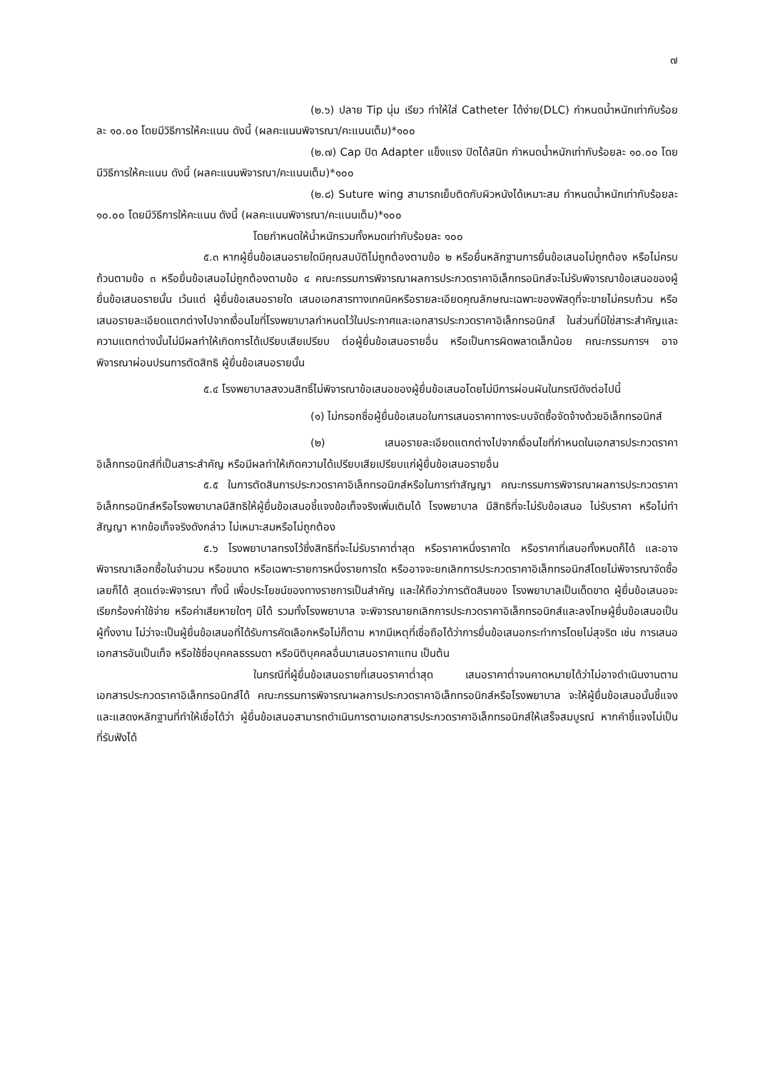๗
(๒.๖) ปลาย Tip นุ่ม เรียว ทำให้ใส่ Catheter ได้ง่าย(DLC) กำหนดน้ำหนักเท่ากับร้อยละ ๑๐.๐๐ โดยมีวิธีการให้คะแนน ดังนี้ (ผลคะแนนพิจารณา/คะแนนเต็ม)*๑๐๐
(๒.๗) Cap ปิด Adapter แข็งแรง ปิดได้สนิท กำหนดน้ำหนักเท่ากับร้อยละ ๑๐.๐๐ โดยมีวิธีการให้คะแนน ดังนี้ (ผลคะแนนพิจารณา/คะแนนเต็ม)*๑๐๐
(๒.๘) Suture wing สามารถเย็บติดกับผิวหนังได้เหมาะสม กำหนดน้ำหนักเท่ากับร้อยละ ๑๐.๐๐ โดยมีวิธีการให้คะแนน ดังนี้ (ผลคะแนนพิจารณา/คะแนนเต็ม)*๑๐๐
โดยกำหนดให้น้ำหนักรวมทั้งหมดเท่ากับร้อยละ ๑๐๐
๕.๓ หากผู้ยื่นข้อเสนอรายใดมีคุณสมบัติไม่ถูกต้องตามข้อ ๒ หรือยื่นหลักฐานการยื่นข้อเสนอไม่ถูกต้อง หรือไม่ครบถ้วนตามข้อ ๓ หรือยื่นข้อเสนอไม่ถูกต้องตามข้อ ๔ คณะกรรมการพิจารณาผลการประกวดราคาอิเล็กทรอนิกส์จะไม่รับพิจารณาข้อเสนอของผู้ยื่นข้อเสนอรายนั้น เว้นแต่ ผู้ยื่นข้อเสนอรายใด เสนอเอกสารทางเทคนิคหรือรายละเอียดคุณลักษณะเฉพาะของพัสดุที่จะขายไม่ครบถ้วน หรือเสนอรายละเอียดแตกต่างไปจากเงื่อนไขที่โรงพยาบาลกำหนดไว้ในประกาศและเอกสารประกวดราคาอิเล็กทรอนิกส์ ในส่วนที่มิใช่สาระสำคัญและความแตกต่างนั้นไม่มีผลทำให้เกิดการได้เปรียบเสียเปรียบ ต่อผู้ยื่นข้อเสนอรายอื่น หรือเป็นการผิดพลาดเล็กน้อย คณะกรรมการฯ อาจพิจารณาผ่อนปรนการตัดสิทธิ ผู้ยื่นข้อเสนอรายนั้น
๕.๔ โรงพยาบาลสงวนสิทธิ์ไม่พิจารณาข้อเสนอของผู้ยื่นข้อเสนอโดยไม่มีการผ่อนผันในกรณีดังต่อไปนี้
(๑) ไม่กรอกชื่อผู้ยื่นข้อเสนอในการเสนอราคาทางระบบจัดซื้อจัดจ้างด้วยอิเล็กทรอนิกส์
(๒) เสนอรายละเอียดแตกต่างไปจากเงื่อนไขที่กำหนดในเอกสารประกวดราคาอิเล็กทรอนิกส์ที่เป็นสาระสำคัญ หรือมีผลทำให้เกิดความได้เปรียบเสียเปรียบแก่ผู้ยื่นข้อเสนอรายอื่น
๕.๕ ในการตัดสินการประกวดราคาอิเล็กทรอนิกส์หรือในการทำสัญญา คณะกรรมการพิจารณาผลการประกวดราคาอิเล็กทรอนิกส์หรือโรงพยาบาลมีสิทธิให้ผู้ยื่นข้อเสนอชี้แจงข้อเท็จจริงเพิ่มเติมได้ โรงพยาบาล มีสิทธิที่จะไม่รับข้อเสนอ ไม่รับราคา หรือไม่ทำสัญญา หากข้อเท็จจริงดังกล่าว ไม่เหมาะสมหรือไม่ถูกต้อง
๕.๖ โรงพยาบาลทรงไว้ซึ่งสิทธิที่จะไม่รับราคาต่ำสุด หรือราคาหนึ่งราคาใด หรือราคาที่เสนอทั้งหมดก็ได้ และอาจพิจารณาเลือกซื้อในจำนวน หรือขนาด หรือเฉพาะรายการหนึ่งรายการใด หรืออาจจะยกเลิกการประกวดราคาอิเล็กทรอนิกส์โดยไม่พิจารณาจัดซื้อเลยก็ได้ สุดแต่จะพิจารณา ทั้งนี้ เพื่อประโยชน์ของทางราชการเป็นสำคัญ และให้ถือว่าการตัดสินของ โรงพยาบาลเป็นเด็ดขาด ผู้ยื่นข้อเสนอจะเรียกร้องค่าใช้จ่าย หรือค่าเสียหายใดๆ มิได้ รวมทั้งโรงพยาบาล จะพิจารณายกเลิกการประกวดราคาอิเล็กทรอนิกส์และลงโทษผู้ยื่นข้อเสนอเป็นผู้ทิ้งงาน ไม่ว่าจะเป็นผู้ยื่นข้อเสนอที่ได้รับการคัดเลือกหรือไม่ก็ตาม หากมีเหตุที่เชื่อถือได้ว่าการยื่นข้อเสนอกระทำการโดยไม่สุจริต เช่น การเสนอเอกสารอันเป็นเท็จ หรือใช้ชื่อบุคคลธรรมดา หรือนิติบุคคลอื่นมาเสนอราคาแทน เป็นต้น
ในกรณีที่ผู้ยื่นข้อเสนอรายที่เสนอราคาต่ำสุด เสนอราคาต่ำจนคาดหมายได้ว่าไม่อาจดำเนินงานตามเอกสารประกวดราคาอิเล็กทรอนิกส์ได้ คณะกรรมการพิจารณาผลการประกวดราคาอิเล็กทรอนิกส์หรือโรงพยาบาล จะให้ผู้ยื่นข้อเสนอนั้นชี้แจงและแสดงหลักฐานที่ทำให้เชื่อได้ว่า ผู้ยื่นข้อเสนอสามารถดำเนินการตามเอกสารประกวดราคาอิเล็กทรอนิกส์ให้เสร็จสมบูรณ์ หากคำชี้แจงไม่เป็นที่รับฟังได้